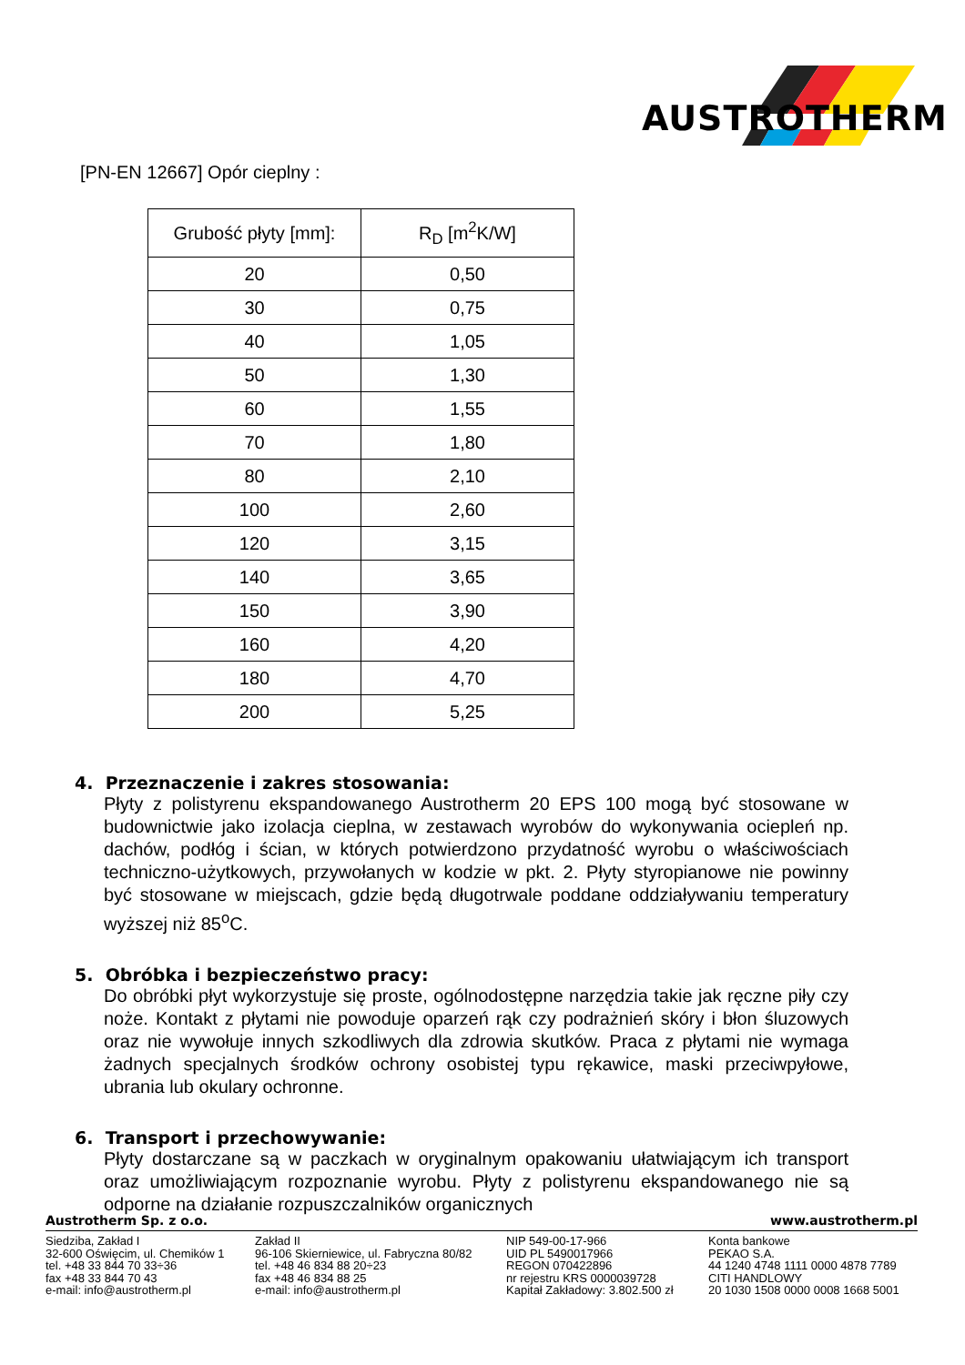AUSTROTHERM
[PN-EN 12667] Opór cieplny :
| Grubość płyty [mm]: | R<sub>D</sub> [m<sup>2</sup>K/W] |
| --- | --- |
| 20 | 0,50 |
| 30 | 0,75 |
| 40 | 1,05 |
| 50 | 1,30 |
| 60 | 1,55 |
| 70 | 1,80 |
| 80 | 2,10 |
| 100 | 2,60 |
| 120 | 3,15 |
| 140 | 3,65 |
| 150 | 3,90 |
| 160 | 4,20 |
| 180 | 4,70 |
| 200 | 5,25 |
4. Przeznaczenie i zakres stosowania:
Płyty z polistyrenu ekspandowanego Austrotherm 20 EPS 100 mogą być stosowane w budownictwie jako izolacja cieplna, w zestawach wyrobów do wykonywania ociepleń np. dachów, podłóg i ścian, w których potwierdzono przydatność wyrobu o właściwościach techniczno-użytkowych, przywołanych w kodzie w pkt. 2. Płyty styropianowe nie powinny być stosowane w miejscach, gdzie będą długotrwale poddane oddziaływaniu temperatury wyższej niż 85<sup>o</sup>C.
5. Obróbka i bezpieczeństwo pracy:
Do obróbki płyt wykorzystuje się proste, ogólnodostępne narzędzia takie jak ręczne piły czy noże. Kontakt z płytami nie powoduje oparzeń rąk czy podrażnień skóry i błon śluzowych oraz nie wywołuje innych szkodliwych dla zdrowia skutków. Praca z płytami nie wymaga żadnych specjalnych środków ochrony osobistej typu rękawice, maski przeciwpyłowe, ubrania lub okulary ochronne.
6. Transport i przechowywanie:
Płyty dostarczane są w paczkach w oryginalnym opakowaniu ułatwiającym ich transport oraz umożliwiającym rozpoznanie wyrobu. Płyty z polistyrenu ekspandowanego nie są odporne na działanie rozpuszczalników organicznych
Austrotherm Sp. z o.o. www.austrotherm.pl
Siedziba, Zakład I
32-600 Oświęcim, ul. Chemików 1
tel. +48 33 844 70 33÷36
fax +48 33 844 70 43
e-mail: info@austrotherm.pl
Zakład II
96-106 Skierniewice, ul. Fabryczna 80/82
tel. +48 46 834 88 20÷23
fax +48 46 834 88 25
e-mail: info@austrotherm.pl
NIP 549-00-17-966
UID PL 5490017966
REGON 070422896
nr rejestru KRS 0000039728
Kapitał Zakładowy: 3.802.500 zł
Konta bankowe
PEKAO S.A.
44 1240 4748 1111 0000 4878 7789
CITI HANDLOWY
20 1030 1508 0000 0008 1668 5001